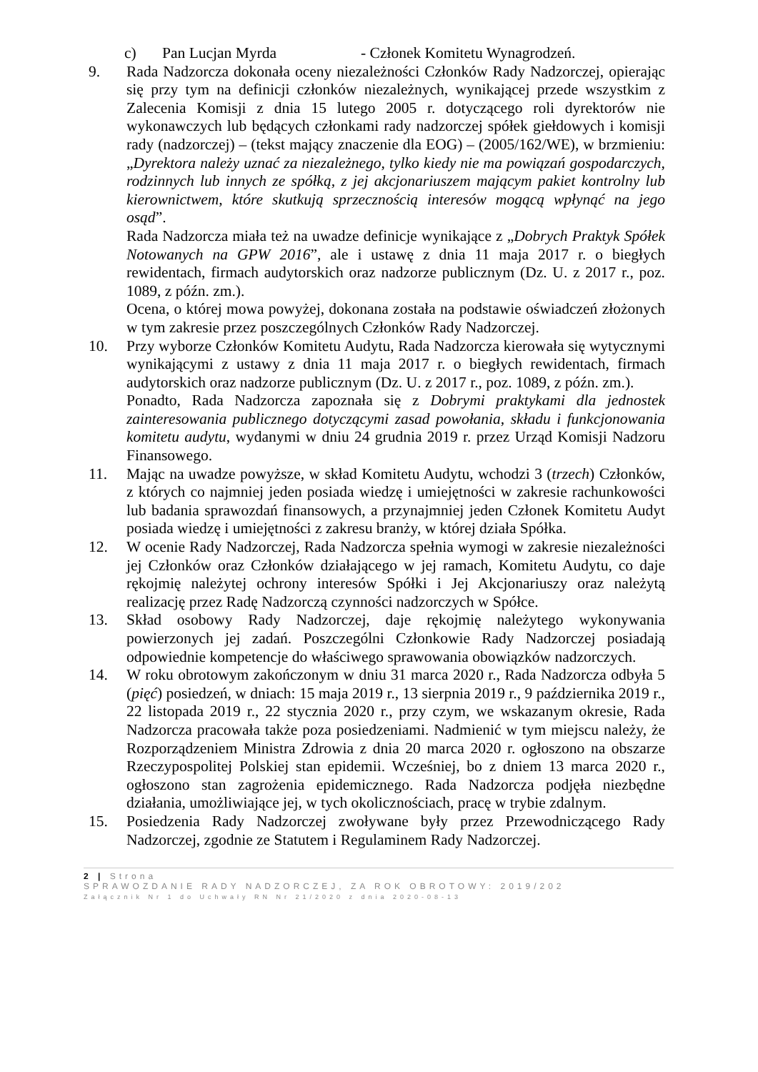c) Pan Lucjan Myrda - Członek Komitetu Wynagrodzeń.
9. Rada Nadzorcza dokonała oceny niezależności Członków Rady Nadzorczej, opierając się przy tym na definicji członków niezależnych, wynikającej przede wszystkim z Zalecenia Komisji z dnia 15 lutego 2005 r. dotyczącego roli dyrektorów nie wykonawczych lub będących członkami rady nadzorczej spółek giełdowych i komisji rady (nadzorczej) – (tekst mający znaczenie dla EOG) – (2005/162/WE), w brzmieniu: „Dyrektora należy uznać za niezależnego, tylko kiedy nie ma powiązań gospodarczych, rodzinnych lub innych ze spółką, z jej akcjonariuszem mającym pakiet kontrolny lub kierownictwem, które skutkują sprzecznością interesów mogącą wpłynąć na jego osąd”.
Rada Nadzorcza miała też na uwadze definicje wynikające z „Dobrych Praktyk Spółek Notowanych na GPW 2016”, ale i ustawę z dnia 11 maja 2017 r. o biegłych rewidentach, firmach audytorskich oraz nadzorze publicznym (Dz. U. z 2017 r., poz. 1089, z późn. zm.).
Ocena, o której mowa powyżej, dokonana została na podstawie oświadczeń złożonych w tym zakresie przez poszczególnych Członków Rady Nadzorczej.
10. Przy wyborze Członków Komitetu Audytu, Rada Nadzorcza kierowała się wytycznymi wynikającymi z ustawy z dnia 11 maja 2017 r. o biegłych rewidentach, firmach audytorskich oraz nadzorze publicznym (Dz. U. z 2017 r., poz. 1089, z późn. zm.).
Ponadto, Rada Nadzorcza zapoznała się z Dobrymi praktykami dla jednostek zainteresowania publicznego dotyczącymi zasad powołania, składu i funkcjonowania komitetu audytu, wydanymi w dniu 24 grudnia 2019 r. przez Urząd Komisji Nadzoru Finansowego.
11. Mając na uwadze powyższe, w skład Komitetu Audytu, wchodzi 3 (trzech) Członków, z których co najmniej jeden posiada wiedzę i umiejętności w zakresie rachunkowości lub badania sprawozdań finansowych, a przynajmniej jeden Członek Komitetu Audyt posiada wiedzę i umiejętności z zakresu branży, w której działa Spółka.
12. W ocenie Rady Nadzorczej, Rada Nadzorcza spełnia wymogi w zakresie niezależności jej Członków oraz Członków działającego w jej ramach, Komitetu Audytu, co daje rękojmię należytej ochrony interesów Spółki i Jej Akcjonariuszy oraz należytą realizację przez Radę Nadzorczą czynności nadzorczych w Spółce.
13. Skład osobowy Rady Nadzorczej, daje rękojmię należytego wykonywania powierzonych jej zadań. Poszczególni Członkowie Rady Nadzorczej posiadają odpowiednie kompetencje do właściwego sprawowania obowiązków nadzorczych.
14. W roku obrotowym zakończonym w dniu 31 marca 2020 r., Rada Nadzorcza odbyła 5 (pięć) posiedzeń, w dniach: 15 maja 2019 r., 13 sierpnia 2019 r., 9 października 2019 r., 22 listopada 2019 r., 22 stycznia 2020 r., przy czym, we wskazanym okresie, Rada Nadzorcza pracowała także poza posiedzeniami. Nadmienić w tym miejscu należy, że Rozporządzeniem Ministra Zdrowia z dnia 20 marca 2020 r. ogłoszono na obszarze Rzeczypospolitej Polskiej stan epidemii. Wcześniej, bo z dniem 13 marca 2020 r., ogłoszono stan zagrożenia epidemicznego. Rada Nadzorcza podjęła niezbędne działania, umożliwiające jej, w tych okolicznościach, pracę w trybie zdalnym.
15. Posiedzenia Rady Nadzorczej zwoływane były przez Przewodniczącego Rady Nadzorczej, zgodnie ze Statutem i Regulaminem Rady Nadzorczej.
2 | Strona
SPRAWOZDANIE RADY NADZORCZEJ, ZA ROK OBROTOWY: 2019/202
Załącznik Nr 1 do Uchwały RN Nr 21/2020 z dnia 2020-08-13